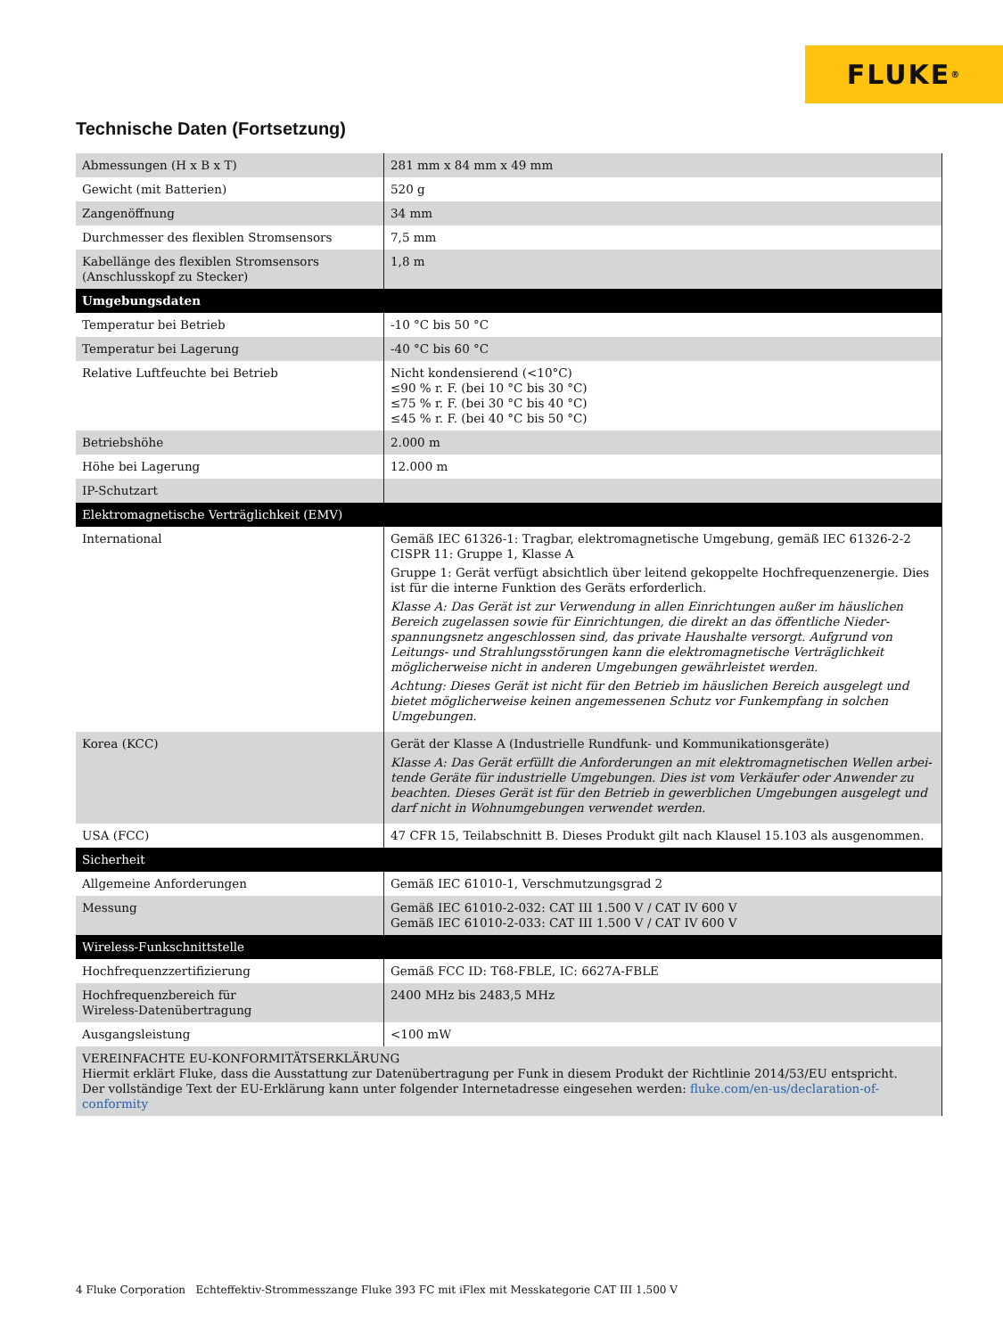FLUKE ®
Technische Daten (Fortsetzung)
| Abmessungen (H x B x T) | 281 mm x 84 mm x 49 mm |
| Gewicht (mit Batterien) | 520 g |
| Zangenöffnung | 34 mm |
| Durchmesser des flexiblen Stromsensors | 7,5 mm |
| Kabellänge des flexiblen Stromsensors (Anschlusskopf zu Stecker) | 1,8 m |
| Umgebungsdaten | |
| Temperatur bei Betrieb | -10 °C bis 50 °C |
| Temperatur bei Lagerung | -40 °C bis 60 °C |
| Relative Luftfeuchte bei Betrieb | Nicht kondensierend (<10°C) ≤90 % r. F. (bei 10 °C bis 30 °C) ≤75 % r. F. (bei 30 °C bis 40 °C) ≤45 % r. F. (bei 40 °C bis 50 °C) |
| Betriebshöhe | 2.000 m |
| Höhe bei Lagerung | 12.000 m |
| IP-Schutzart | |
| Elektromagnetische Verträglichkeit (EMV) | |
| International | Gemäß IEC 61326-1: Tragbar, elektromagnetische Umgebung, gemäß IEC 61326-2-2 CISPR 11: Gruppe 1, Klasse A Gruppe 1: Gerät verfügt absichtlich über leitend gekoppelte Hochfrequenzenergie. Dies ist für die interne Funktion des Geräts erforderlich. Klasse A: Das Gerät ist zur Verwendung in allen Einrichtungen außer im häuslichen Bereich zugelassen sowie für Einrichtungen, die direkt an das öffentliche Nieder­spannungsnetz angeschlossen sind, das private Haushalte versorgt. Aufgrund von Leitungs- und Strahlungsstörungen kann die elektromagnetische Verträglichkeit möglicherweise nicht in anderen Umgebungen gewährleistet werden. Achtung: Dieses Gerät ist nicht für den Betrieb im häuslichen Bereich ausgelegt und bietet möglicherweise keinen angemessenen Schutz vor Funkempfang in solchen Umgebungen. |
| Korea (KCC) | Gerät der Klasse A (Industrielle Rundfunk- und Kommunikationsgeräte) Klasse A: Das Gerät erfüllt die Anforderungen an mit elektromagnetischen Wellen arbei­tende Geräte für industrielle Umgebungen. Dies ist vom Verkäufer oder Anwender zu beachten. Dieses Gerät ist für den Betrieb in gewerblichen Umgebungen ausgelegt und darf nicht in Wohnumgebungen verwendet werden. |
| USA (FCC) | 47 CFR 15, Teilabschnitt B. Dieses Produkt gilt nach Klausel 15.103 als ausgenommen. |
| Sicherheit | |
| Allgemeine Anforderungen | Gemäß IEC 61010-1, Verschmutzungsgrad 2 |
| Messung | Gemäß IEC 61010-2-032: CAT III 1.500 V / CAT IV 600 V Gemäß IEC 61010-2-033: CAT III 1.500 V / CAT IV 600 V |
| Wireless-Funkschnittstelle | |
| Hochfrequenzzertifizierung | Gemäß FCC ID: T68-FBLE, IC: 6627A-FBLE |
| Hochfrequenzbereich für Wireless-Datenübertragung | 2400 MHz bis 2483,5 MHz |
| Ausgangsleistung | <100 mW |
| VEREINFACHTE EU-KONFORMITÄTSERKLÄRUNG Hiermit erklärt Fluke, dass die Ausstattung zur Datenübertragung per Funk in diesem Produkt der Richtlinie 2014/53/EU entspricht. Der vollständige Text der EU-Erklärung kann unter folgender Internetadresse eingesehen werden: fluke.com/en-us/declaration-of-conformity | |
4 Fluke Corporation Echteffektiv-Strommesszange Fluke 393 FC mit iFlex mit Messkategorie CAT III 1.500 V